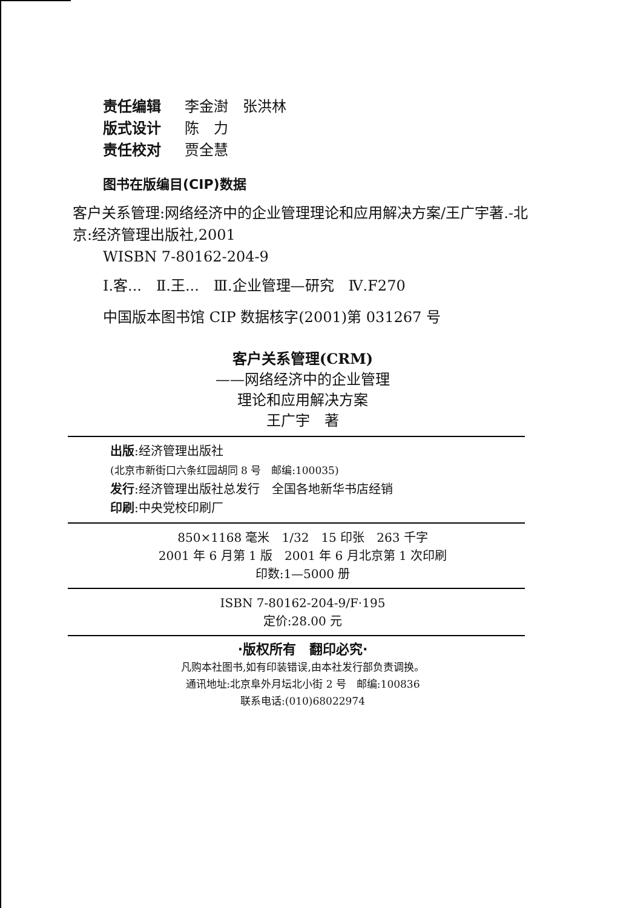责任编辑 李金澍　张洪林
版式设计 陈　力
责任校对 贾全慧
图书在版编目(CIP)数据
客户关系管理:网络经济中的企业管理理论和应用解决方案/王广宇著.-北京:经济管理出版社,2001
WISBN 7-80162-204-9
Ⅰ.客...　Ⅱ.王...　Ⅲ.企业管理—研究　Ⅳ.F270
中国版本图书馆 CIP 数据核字(2001)第 031267 号
客户关系管理(CRM)
——网络经济中的企业管理
理论和应用解决方案
王广宇　著
出版:经济管理出版社
(北京市新街口六条红园胡同 8 号　邮编:100035)
发行:经济管理出版社总发行　全国各地新华书店经销
印刷:中央党校印刷厂
850×1168 毫米　1/32　15 印张　263 千字
2001 年 6 月第 1 版　2001 年 6 月北京第 1 次印刷
印数:1—5000 册
ISBN 7-80162-204-9/F·195
定价:28.00 元
·版权所有　翻印必究·
凡购本社图书,如有印装错误,由本社发行部负责调换。
通讯地址:北京阜外月坛北小街 2 号　邮编:100836
联系电话:(010)68022974